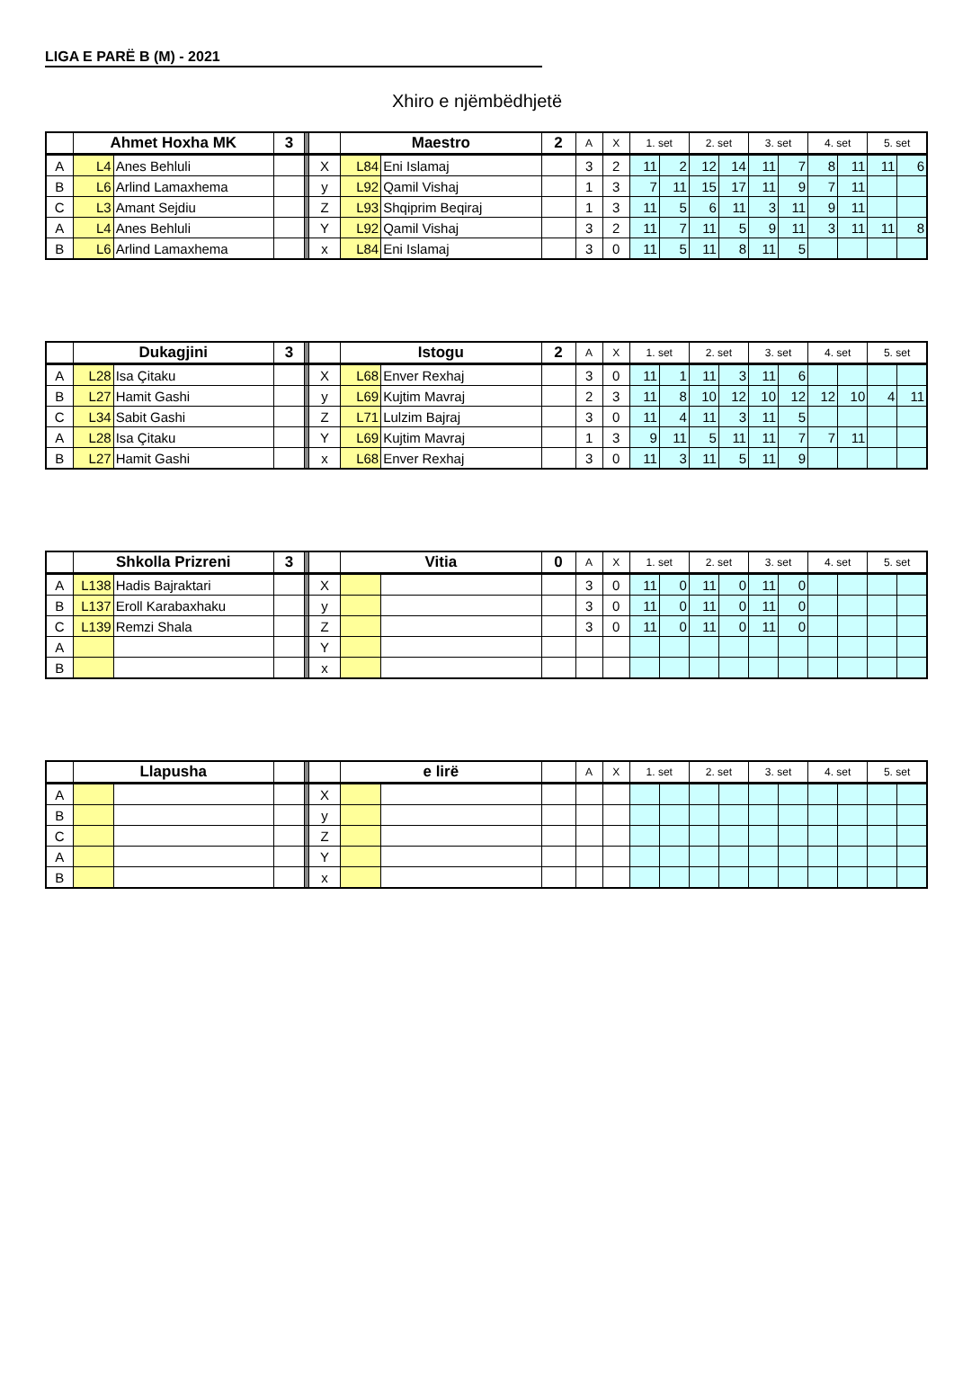LIGA E PARË B (M) - 2021
Xhiro e njëmbëdhjetë
| | Ahmet Hoxha MK | | 3 | | | Maestro | | 2 | A | X | 1. set | | 2. set | | 3. set | | 4. set | | 5. set | |
| A | L4 | Anes Behluli | | | X | L84 | Eni Islamaj | | 3 | 2 | 11 | 2 | 12 | 14 | 11 | 7 | 8 | 11 | 11 | 6 |
| B | L6 | Arlind Lamaxhema | | | y | L92 | Qamil Vishaj | | 1 | 3 | 7 | 11 | 15 | 17 | 11 | 9 | 7 | 11 | | |
| C | L3 | Amant Sejdiu | | | Z | L93 | Shqiprim Beqiraj | | 1 | 3 | 11 | 5 | 6 | 11 | 3 | 11 | 9 | 11 | | |
| A | L4 | Anes Behluli | | | Y | L92 | Qamil Vishaj | | 3 | 2 | 11 | 7 | 11 | 5 | 9 | 11 | 3 | 11 | 11 | 8 |
| B | L6 | Arlind Lamaxhema | | | x | L84 | Eni Islamaj | | 3 | 0 | 11 | 5 | 11 | 8 | 11 | 5 | | | | |
| | Dukagjini | | 3 | | | Istogu | | 2 | A | X | 1. set | | 2. set | | 3. set | | 4. set | | 5. set | |
| A | L28 | Isa Çitaku | | | X | L68 | Enver Rexhaj | | 3 | 0 | 11 | 1 | 11 | 3 | 11 | 6 | | | | |
| B | L27 | Hamit Gashi | | | y | L69 | Kujtim Mavraj | | 2 | 3 | 11 | 8 | 10 | 12 | 10 | 12 | 12 | 10 | 4 | 11 |
| C | L34 | Sabit Gashi | | | Z | L71 | Lulzim Bajraj | | 3 | 0 | 11 | 4 | 11 | 3 | 11 | 5 | | | | |
| A | L28 | Isa Çitaku | | | Y | L69 | Kujtim Mavraj | | 1 | 3 | 9 | 11 | 5 | 11 | 11 | 7 | 7 | 11 | | |
| B | L27 | Hamit Gashi | | | x | L68 | Enver Rexhaj | | 3 | 0 | 11 | 3 | 11 | 5 | 11 | 9 | | | | |
| | Shkolla Prizreni | | 3 | | | Vitia | | 0 | A | X | 1. set | | 2. set | | 3. set | | 4. set | | 5. set | |
| A | L138 | Hadis Bajraktari | | | X | | | | 3 | 0 | 11 | 0 | 11 | 0 | 11 | 0 | | | | |
| B | L137 | Eroll Karabaxhaku | | | y | | | | 3 | 0 | 11 | 0 | 11 | 0 | 11 | 0 | | | | |
| C | L139 | Remzi Shala | | | Z | | | | 3 | 0 | 11 | 0 | 11 | 0 | 11 | 0 | | | | |
| A | | | | | Y | | | | | | | | | | | | | | | |
| B | | | | | x | | | | | | | | | | | | | | | |
| | Llapusha | | | | | e lirë | | | A | X | 1. set | | 2. set | | 3. set | | 4. set | | 5. set | |
| A | | | | | X | | | | | | | | | | | | | | | |
| B | | | | | y | | | | | | | | | | | | | | | |
| C | | | | | Z | | | | | | | | | | | | | | | |
| A | | | | | Y | | | | | | | | | | | | | | | |
| B | | | | | x | | | | | | | | | | | | | | | |